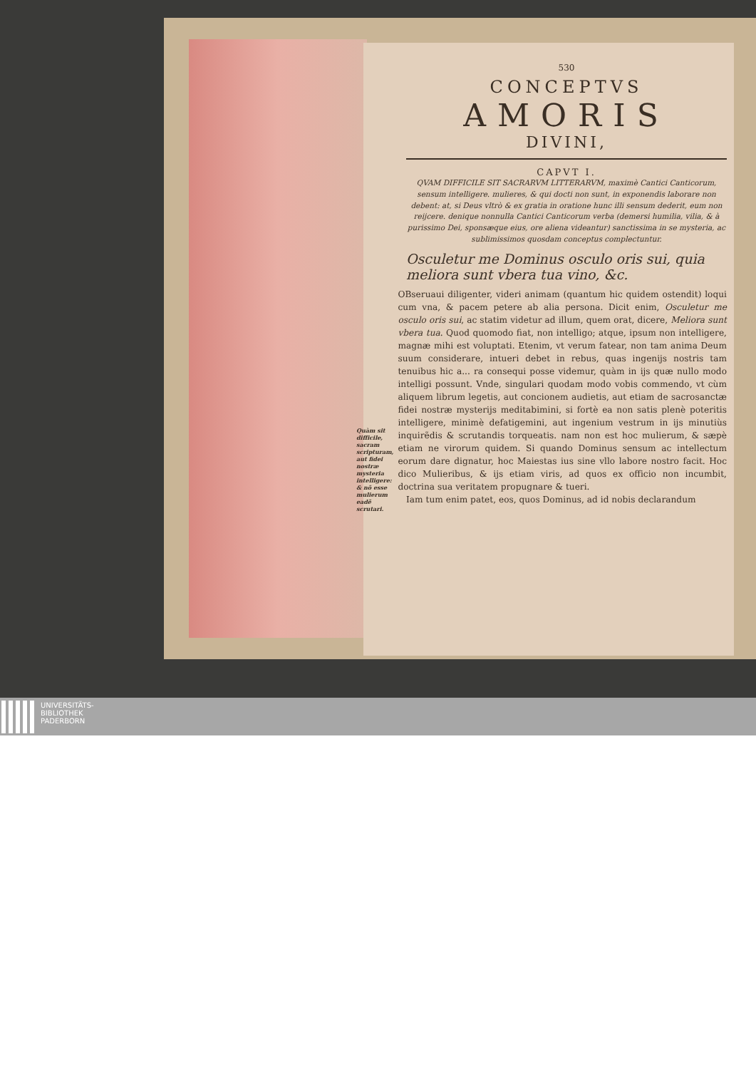530
CONCEPTVS
AMORIS
DIVINI,
CAPVT I.
QVAM DIFFICILE SIT SACRARVM LITTERARVM, maximè Cantici Canticorum, sensum intelligere. mulieres, & qui docti non sunt, in exponendis laborare non debent: at, si Deus vltrò & ex gratia in oratione hunc illi sensum dederit, eum non reijcere. denique nonnulla Cantici Canticorum verba (demersi humilia, vilia, & à purissimo Dei, sponsæque eius, ore aliena videantur) sanctissima in se mysteria, ac sublimissimos quosdam conceptus complectuntur.
Osculetur me Dominus osculo oris sui, quia meliora sunt vbera tua vino, &c.
Quàm sit difficile, sacram scripturam, aut fidei nostræ mysteria intelligere: & nõ esse mulierum eadẽ scrutari.
OBseruaui diligenter, videri animam (quantum hic quidem ostendit) loqui cum vna, & pacem petere ab alia persona. Dicit enim, Osculetur me osculo oris sui, ac statim videtur ad illum, quem orat, dicere, Meliora sunt vbera tua. Quod quomodo fiat, non intelligo; atque, ipsum non intelligere, magnæ mihi est voluptati. Etenim, vt verum fatear, non tam anima Deum suum considerare, intueri debet in rebus, quas ingenijs nostris tam tenuibus hic a... ra consequi posse videmur, quàm in ijs quæ nullo modo intelligi possunt. Vnde, singulari quodam modo vobis commendo, vt cùm aliquem librum legetis, aut concionem audietis, aut etiam de sacrosanctæ fidei nostræ mysterijs meditabimini, si fortè ea non satis plenè poteritis intelligere, minimè defatigemini, aut ingenium vestrum in ijs minutiùs inquirẽdis & scrutandis torqueatis. nam non est hoc mulierum, & sæpè etiam ne virorum quidem. Si quando Dominus sensum ac intellectum eorum dare dignatur, hoc Maiestas ius sine vllo labore nostro facit. Hoc dico Mulieribus, & ijs etiam viris, ad quos ex officio non incumbit, doctrina sua veritatem propugnare & tueri.
Iam tum enim patet, eos, quos Dominus, ad id nobis declarandum
UNIVERSITÄTS-
BIBLIOTHEK
PADERBORN